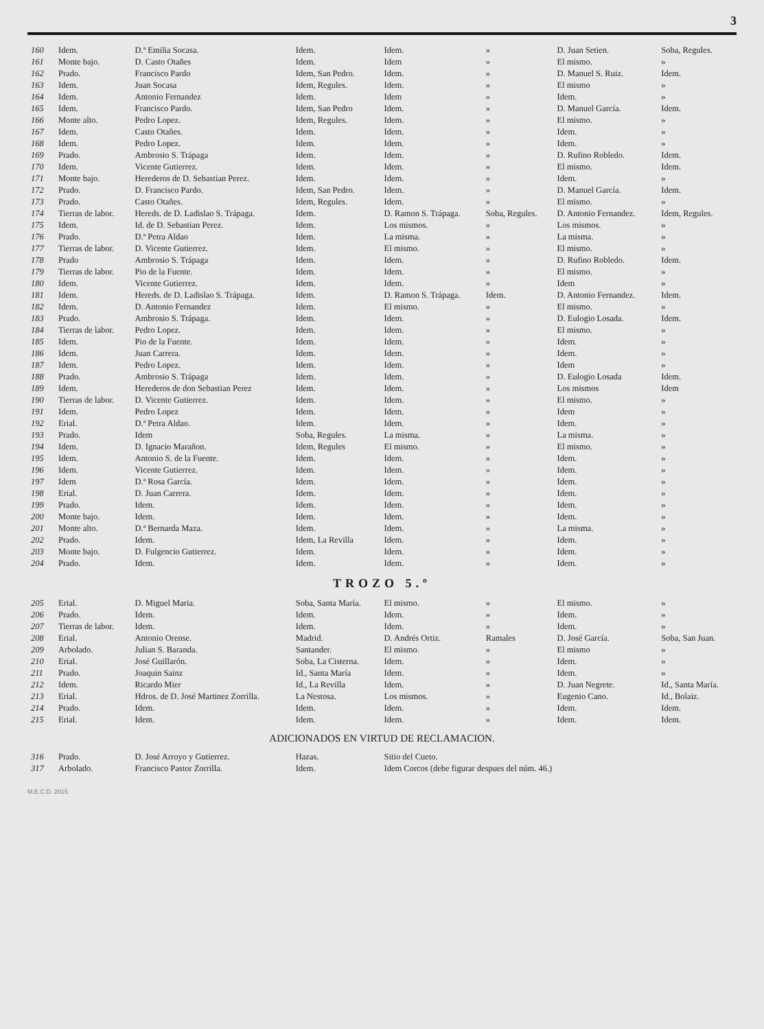3
| 160 | Idem. | D.ª Emilia Socasa. | Idem. | Idem. | » | D. Juan Setien. | Soba, Regules. |
| 161 | Monte bajo. | D. Casto Otañes | Idem. | Idem | » | El mismo. | » |
| 162 | Prado. | Francisco Pardo | Idem, San Pedro. | Idem. | » | D. Manuel S. Ruiz. | Idem. |
| 163 | Idem. | Juan Socasa | Idem, Regules. | Idem. | » | El mismo | » |
| 164 | Idem. | Antonio Fernandez | Idem. | Idem | » | Idem. | » |
| 165 | Idem. | Francisco Pardo. | Idem, San Pedro | Idem. | » | D. Manuel García. | Idem. |
| 166 | Monte alto. | Pedro Lopez. | Idem, Regules. | Idem. | » | El mismo. | » |
| 167 | Idem. | Casto Otañes. | Idem. | Idem. | » | Idem. | » |
| 168 | Idem. | Pedro Lopez. | Idem. | Idem. | » | Idem. | » |
| 169 | Prado. | Ambrosio S. Trápaga | Idem. | Idem. | » | D. Rufino Robledo. | Idem. |
| 170 | Idem. | Vicente Gutierrez. | Idem. | Idem. | » | El mismo. | Idem. |
| 171 | Monte bajo. | Herederos de D. Sebastian Perez. | Idem. | Idem. | » | Idem. | » |
| 172 | Prado. | D. Francisco Pardo. | Idem, San Pedro. | Idem. | » | D. Manuel García. | Idem. |
| 173 | Prado. | Casto Otañes. | Idem, Regules. | Idem. | » | El mismo. | » |
| 174 | Tierras de labor. | Hereds. de D. Ladislao S. Trápaga. | Idem. | D. Ramon S. Trápaga. | Soba, Regules. | D. Antonio Fernandez. | Idem, Regules. |
| 175 | Idem. | Id. de D. Sebastian Perez. | Idem. | Los mismos. | » | Los mismos. | » |
| 176 | Prado. | D.ª Petra Aldao | Idem. | La misma. | » | La misma. | » |
| 177 | Tierras de labor. | D. Vicente Gutierrez. | Idem. | El mismo. | » | El mismo. | » |
| 178 | Prado | Ambrosio S. Trápaga | Idem. | Idem. | » | D. Rufino Robledo. | Idem. |
| 179 | Tierras de labor. | Pio de la Fuente. | Idem. | Idem. | » | El mismo. | » |
| 180 | Idem. | Vicente Gutierrez. | Idem. | Idem. | » | Idem | » |
| 181 | Idem. | Hereds. de D. Ladislao S. Trápaga. | Idem. | D. Ramon S. Trápaga. | Idem. | D. Antonio Fernandez. | Idem. |
| 182 | Idem. | D. Antonio Fernandez | Idem. | El mismo. | » | El mismo. | » |
| 183 | Prado. | Ambrosio S. Trápaga. | Idem. | Idem. | » | D. Eulogio Losada. | Idem. |
| 184 | Tierras de labor. | Pedro Lopez. | Idem. | Idem. | » | El mismo. | » |
| 185 | Idem. | Pio de la Fuente. | Idem. | Idem. | » | Idem. | » |
| 186 | Idem. | Juan Carrera. | Idem. | Idem. | » | Idem. | » |
| 187 | Idem. | Pedro Lopez. | Idem. | Idem. | » | Idem | » |
| 188 | Prado. | Ambrosio S. Trápaga | Idem. | Idem. | » | D. Eulogio Losada | Idem. |
| 189 | Idem. | Herederos de don Sebastian Perez | Idem. | Idem. | » | Los mismos | Idem |
| 190 | Tierras de labor. | D. Vicente Gutierrez. | Idem. | Idem. | » | El mismo. | » |
| 191 | Idem. | Pedro Lopez | Idem. | Idem. | » | Idem | » |
| 192 | Erial. | D.ª Petra Aldao. | Idem. | Idem. | » | Idem. | » |
| 193 | Prado. | Idem | Soba, Regules. | La misma. | » | La misma. | » |
| 194 | Idem. | D. Ignacio Marañon. | Idem, Regules | El mismo. | » | El mismo. | » |
| 195 | Idem. | Antonio S. de la Fuente. | Idem. | Idem. | » | Idem. | » |
| 196 | Idem. | Vicente Gutierrez. | Idem. | Idem. | » | Idem. | » |
| 197 | Idem | D.ª Rosa García. | Idem. | Idem. | » | Idem. | » |
| 198 | Erial. | D. Juan Carrera. | Idem. | Idem. | » | Idem. | » |
| 199 | Prado. | Idem. | Idem. | Idem. | » | Idem. | » |
| 200 | Monte bajo. | Idem. | Idem. | Idem. | » | Idem. | » |
| 201 | Monte alto. | D.ª Bernarda Maza. | Idem. | Idem. | » | La misma. | » |
| 202 | Prado. | Idem. | Idem, La Revilla | Idem. | » | Idem. | » |
| 203 | Monte bajo. | D. Fulgencio Gutierrez. | Idem. | Idem. | » | Idem. | » |
| 204 | Prado. | Idem. | Idem. | Idem. | » | Idem. | » |
| TROZO 5.º | | | | | | | |
| 205 | Erial. | D. Miguel Maria. | Soba, Santa María. | El mismo. | » | El mismo. | » |
| 206 | Prado. | Idem. | Idem. | Idem. | » | Idem. | » |
| 207 | Tierras de labor. | Idem. | Idem. | Idem. | » | Idem. | » |
| 208 | Erial. | Antonio Orense. | Madrid. | D. Andrés Ortiz. | Ramales | D. José García. | Soba, San Juan. |
| 209 | Arbolado. | Julian S. Baranda. | Santander. | El mismo. | » | El mismo | » |
| 210 | Erial. | José Guillarón. | Soba, La Cisterna. | Idem. | » | Idem. | » |
| 211 | Prado. | Joaquin Sainz | Id., Santa María | Idem. | » | Idem. | » |
| 212 | Idem. | Ricardo Mier | Id., La Revilla | Idem. | » | D. Juan Negrete. | Id., Santa María. |
| 213 | Erial. | Hdros. de D. José Martinez Zorrilla. | La Nestosa. | Los mismos. | » | Eugenio Cano. | Id., Bolaiz. |
| 214 | Prado. | Idem. | Idem. | Idem. | » | Idem. | Idem. |
| 215 | Erial. | Idem. | Idem. | Idem. | » | Idem. | Idem. |
| ADICIONADOS EN VIRTUD DE RECLAMACION. | | | | | | | |
| 316 | Prado. | D. José Arroyo y Gutierrez. | Hazas. | Sitio del Cueto. | | | |
| 317 | Arbolado. | Francisco Pastor Zorrilla. | Idem. | Idem Corcos (debe figurar despues del núm. 46.) | | | |
M.E.C.D. 2015